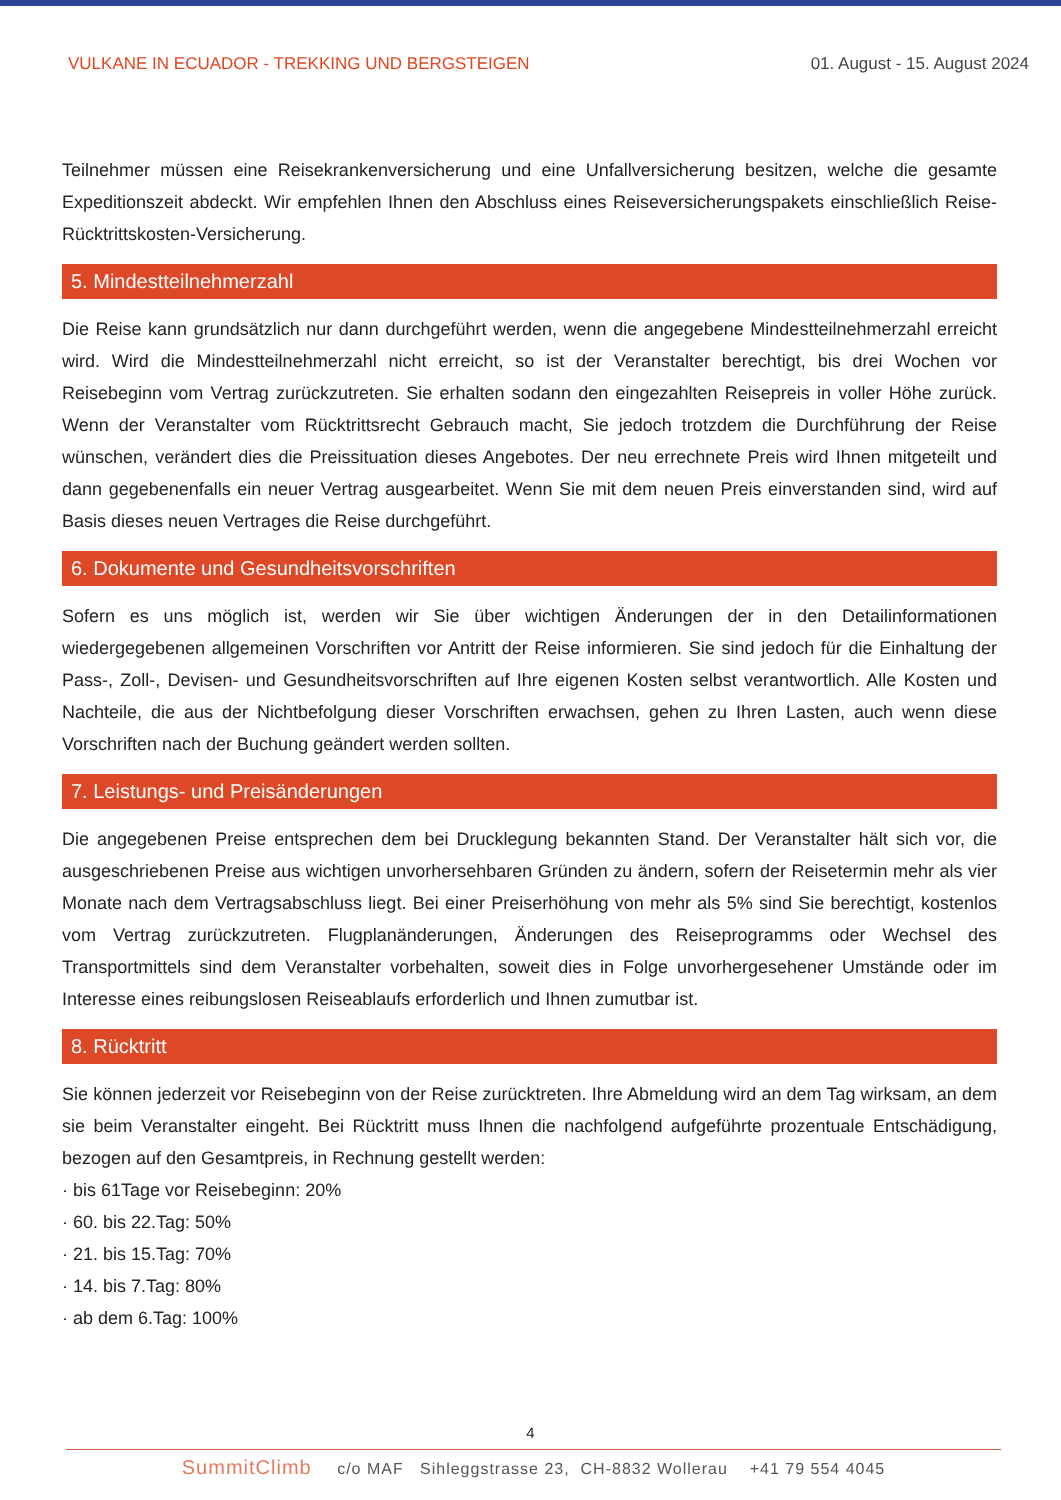VULKANE IN ECUADOR - TREKKING UND BERGSTEIGEN 01. August - 15. August 2024
Teilnehmer müssen eine Reisekrankenversicherung und eine Unfallversicherung besitzen, welche die gesamte Expeditionszeit abdeckt. Wir empfehlen Ihnen den Abschluss eines Reiseversicherungspakets einschließlich Reise-Rücktrittskosten-Versicherung.
5. Mindestteilnehmerzahl
Die Reise kann grundsätzlich nur dann durchgeführt werden, wenn die angegebene Mindestteilnehmerzahl erreicht wird. Wird die Mindestteilnehmerzahl nicht erreicht, so ist der Veranstalter berechtigt, bis drei Wochen vor Reisebeginn vom Vertrag zurückzutreten. Sie erhalten sodann den eingezahlten Reisepreis in voller Höhe zurück. Wenn der Veranstalter vom Rücktrittsrecht Gebrauch macht, Sie jedoch trotzdem die Durchführung der Reise wünschen, verändert dies die Preissituation dieses Angebotes. Der neu errechnete Preis wird Ihnen mitgeteilt und dann gegebenenfalls ein neuer Vertrag ausgearbeitet. Wenn Sie mit dem neuen Preis einverstanden sind, wird auf Basis dieses neuen Vertrages die Reise durchgeführt.
6. Dokumente und Gesundheitsvorschriften
Sofern es uns möglich ist, werden wir Sie über wichtigen Änderungen der in den Detailinformationen wiedergegebenen allgemeinen Vorschriften vor Antritt der Reise informieren. Sie sind jedoch für die Einhaltung der Pass-, Zoll-, Devisen- und Gesundheitsvorschriften auf Ihre eigenen Kosten selbst verantwortlich. Alle Kosten und Nachteile, die aus der Nichtbefolgung dieser Vorschriften erwachsen, gehen zu Ihren Lasten, auch wenn diese Vorschriften nach der Buchung geändert werden sollten.
7. Leistungs- und Preisänderungen
Die angegebenen Preise entsprechen dem bei Drucklegung bekannten Stand. Der Veranstalter hält sich vor, die ausgeschriebenen Preise aus wichtigen unvorhersehbaren Gründen zu ändern, sofern der Reisetermin mehr als vier Monate nach dem Vertragsabschluss liegt. Bei einer Preiserhöhung von mehr als 5% sind Sie berechtigt, kostenlos vom Vertrag zurückzutreten. Flugplanänderungen, Änderungen des Reiseprogramms oder Wechsel des Transportmittels sind dem Veranstalter vorbehalten, soweit dies in Folge unvorhergesehener Umstände oder im Interesse eines reibungslosen Reiseablaufs erforderlich und Ihnen zumutbar ist.
8. Rücktritt
Sie können jederzeit vor Reisebeginn von der Reise zurücktreten. Ihre Abmeldung wird an dem Tag wirksam, an dem sie beim Veranstalter eingeht. Bei Rücktritt muss Ihnen die nachfolgend aufgeführte prozentuale Entschädigung, bezogen auf den Gesamtpreis, in Rechnung gestellt werden:
· bis 61Tage vor Reisebeginn: 20%
· 60. bis 22.Tag: 50%
· 21. bis 15.Tag: 70%
· 14. bis 7.Tag: 80%
· ab dem 6.Tag: 100%
4
SummitClimb c/o MAF Sihleggstrasse 23, CH-8832 Wollerau +41 79 554 4045